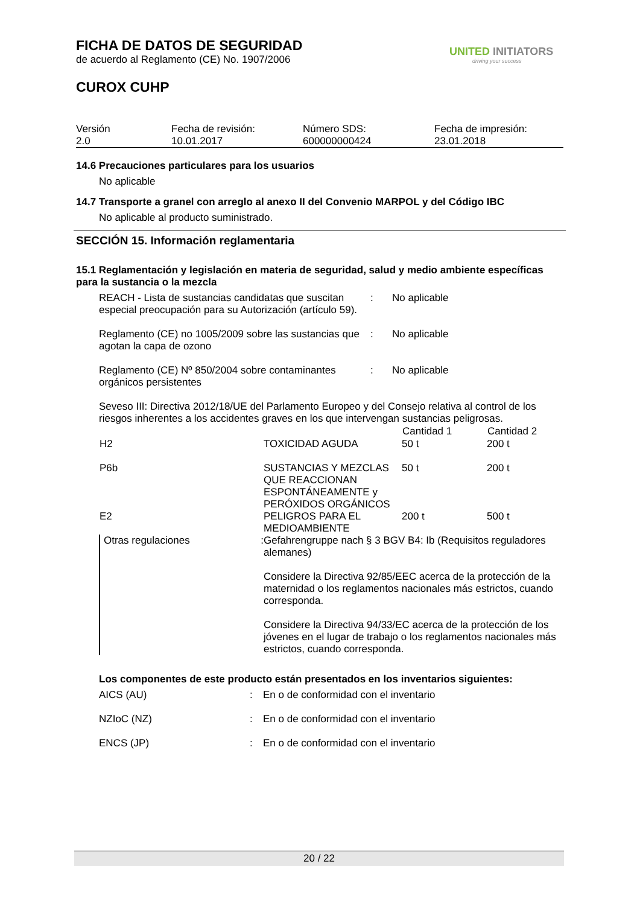UNITED INITIATORS
driving your success
FICHA DE DATOS DE SEGURIDAD
de acuerdo al Reglamento (CE) No. 1907/2006
CUROX CUHP
| Versión 2.0 | Fecha de revisión: 10.01.2017 | Número SDS: 600000000424 | Fecha de impresión: 23.01.2018 |
14.6 Precauciones particulares para los usuarios
No aplicable
14.7 Transporte a granel con arreglo al anexo II del Convenio MARPOL y del Código IBC
No aplicable al producto suministrado.
SECCIÓN 15. Información reglamentaria
15.1 Reglamentación y legislación en materia de seguridad, salud y medio ambiente específicas para la sustancia o la mezcla
| REACH - Lista de sustancias candidatas que suscitan especial preocupación para su Autorización (artículo 59). | : | No aplicable |
| Reglamento (CE) no 1005/2009 sobre las sustancias que agotan la capa de ozono | : | No aplicable |
| Reglamento (CE) Nº 850/2004 sobre contaminantes orgánicos persistentes | : | No aplicable |
Seveso III: Directiva 2012/18/UE del Parlamento Europeo y del Consejo relativa al control de los riesgos inherentes a los accidentes graves en los que intervengan sustancias peligrosas.
| | | Cantidad 1 | Cantidad 2 |
| --- | --- | --- | --- |
| H2 | TOXICIDAD AGUDA | 50 t | 200 t |
| P6b | SUSTANCIAS Y MEZCLAS QUE REACCIONAN ESPONTÁNEAMENTE y PERÓXIDOS ORGÁNICOS | 50 t | 200 t |
| E2 | PELIGROS PARA EL MEDIOAMBIENTE | 200 t | 500 t |
| Otras regulaciones : | Gefahrengruppe nach § 3 BGV B4: Ib (Requisitos reguladores alemanes) Considere la Directiva 92/85/EEC acerca de la protección de la maternidad o los reglamentos nacionales más estrictos, cuando corresponda. Considere la Directiva 94/33/EC acerca de la protección de los jóvenes en el lugar de trabajo o los reglamentos nacionales más estrictos, cuando corresponda. | | |
Los componentes de este producto están presentados en los inventarios siguientes:
| AICS (AU) | : | En o de conformidad con el inventario |
| NZIoC (NZ) | : | En o de conformidad con el inventario |
| ENCS (JP) | : | En o de conformidad con el inventario |
20 / 22